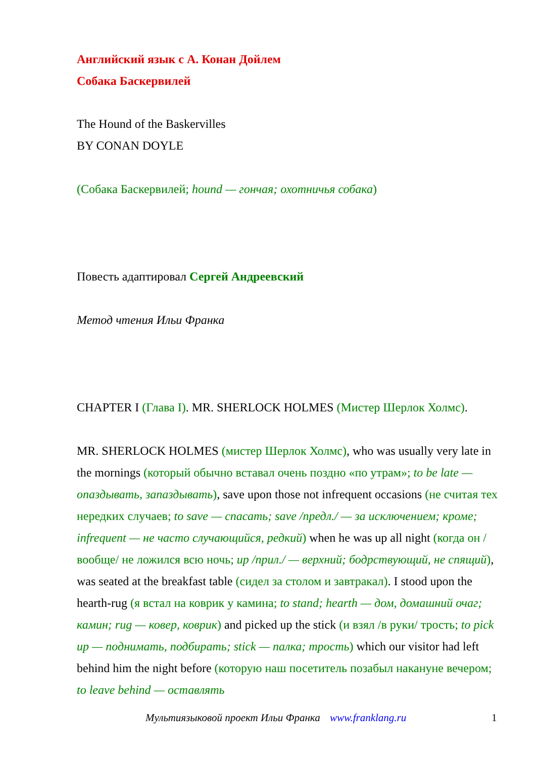Английский язык с А. Конан Дойлем
Собака Баскервилей
The Hound of the Baskervilles
BY CONAN DOYLE
(Собака Баскервилей; hound — гончая; охотничья собака)
Повесть адаптировал Сергей Андреевский
Метод чтения Ильи Франка
CHAPTER I (Глава I). MR. SHERLOCK HOLMES (Мистер Шерлок Холмс).
MR. SHERLOCK HOLMES (мистер Шерлок Холмс), who was usually very late in the mornings (который обычно вставал очень поздно «по утрам»; to be late — опаздывать, запаздывать), save upon those not infrequent occasions (не считая тех нередких случаев; to save — спасать; save /предл./ — за исключением; кроме; infrequent — не часто случающийся, редкий) when he was up all night (когда он /вообще/ не ложился всю ночь; up /прил./ — верхний; бодрствующий, не спящий), was seated at the breakfast table (сидел за столом и завтракал). I stood upon the hearth-rug (я встал на коврик у камина; to stand; hearth — дом, домашний очаг; камин; rug — ковер, коврик) and picked up the stick (и взял /в руки/ трость; to pick up — поднимать, подбирать; stick — палка; трость) which our visitor had left behind him the night before (которую наш посетитель позабыл накануне вечером; to leave behind — оставлять
Мультиязыковой проект Ильи Франка www.franklang.ru 1